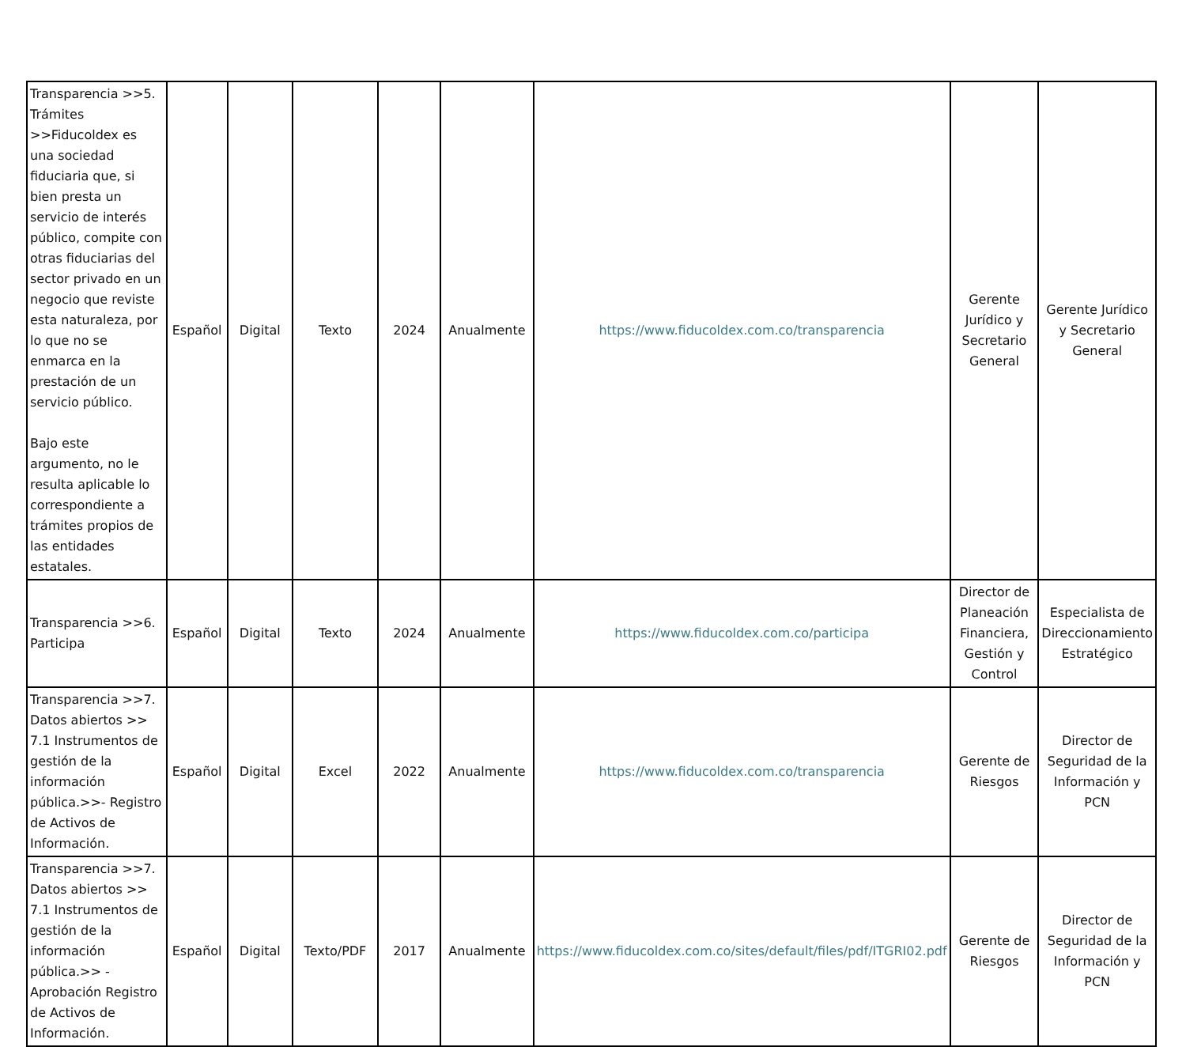| Transparencia >>5. Trámites >>Fiducoldex es una sociedad fiduciaria que, si bien presta un servicio de interés público, compite con otras fiduciarias del sector privado en un negocio que reviste esta naturaleza, por lo que no se enmarca en la prestación de un servicio público. Bajo este argumento, no le resulta aplicable lo correspondiente a trámites propios de las entidades estatales. | Español | Digital | Texto | 2024 | Anualmente | https://www.fiducoldex.com.co/transparencia | Gerente Jurídico y Secretario General | Gerente Jurídico y Secretario General |
| Transparencia >>6. Participa | Español | Digital | Texto | 2024 | Anualmente | https://www.fiducoldex.com.co/participa | Director de Planeación Financiera, Gestión y Control | Especialista de Direccionamiento Estratégico |
| Transparencia >>7. Datos abiertos >> 7.1 Instrumentos de gestión de la información pública.>>- Registro de Activos de Información. | Español | Digital | Excel | 2022 | Anualmente | https://www.fiducoldex.com.co/transparencia | Gerente de Riesgos | Director de Seguridad de la Información y PCN |
| Transparencia >>7. Datos abiertos >> 7.1 Instrumentos de gestión de la información pública.>> - Aprobación Registro de Activos de Información. | Español | Digital | Texto/PDF | 2017 | Anualmente | https://www.fiducoldex.com.co/sites/default/files/pdf/ITGRI02.pdf | Gerente de Riesgos | Director de Seguridad de la Información y PCN |